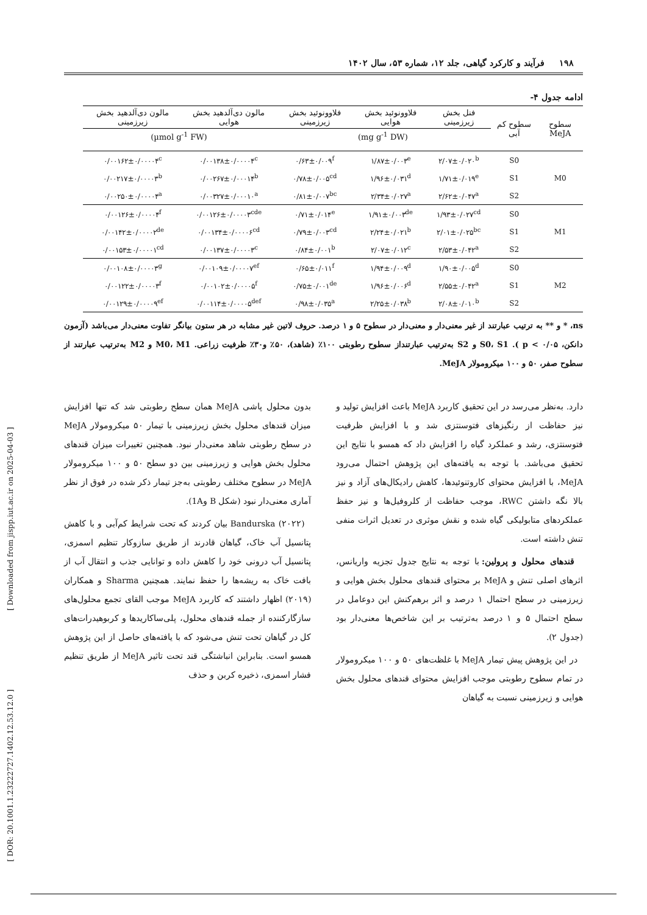۱۹۸ فرآیند و کارکرد گیاهی، جلد ۱۲، شماره ۵۳، سال ۱۴۰۲
ادامه جدول ۴-
| سطوح MeJA | سطوح کم آبی | فنل بخش زیرزمینی | فلاوونوئید بخش هوایی | فلاوونوئید بخش زیرزمینی | مالون دی‌آلدهید بخش هوایی | مالون دی‌آلدهید بخش زیرزمینی |
| --- | --- | --- | --- | --- | --- | --- |
| | | (mg g<sup>-1</sup> DW) | | | (µmol g<sup>-1</sup> FW) | |
| M0 | S0 | ۲/۰۷±۰/۰۲۰<sup>b</sup> | ۱/۸۷±۰/۰۰۳<sup>e</sup> | ۰/۶۳±۰/۰۰۹<sup>f</sup> | ۰/۰۰۱۳۸±۰/۰۰۰۰۴<sup>c</sup> | ۰/۰۰۱۶۲±۰/۰۰۰۰۴<sup>c</sup> |
| | S1 | ۱/۷۱±۰/۰۱۹<sup>e</sup> | ۱/۹۶±۰/۰۳۱<sup>d</sup> | ۰/۷۸±۰/۰۰۵<sup>cd</sup> | ۰/۰۰۲۶۷±۰/۰۰۰۱۴<sup>b</sup> | ۰/۰۰۲۱۷±۰/۰۰۰۰۳<sup>b</sup> |
| | S2 | ۲/۶۲±۰/۰۴۷<sup>a</sup> | ۲/۳۴±۰/۰۲۷<sup>a</sup> | ۰/۸۱±۰/۰۰۷<sup>bc</sup> | ۰/۰۰۳۲۷±۰/۰۰۰۱۰<sup>a</sup> | ۰/۰۰۲۵۰±۰/۰۰۰۰۴<sup>a</sup> |
| M1 | S0 | ۱/۹۳±۰/۰۲۷<sup>cd</sup> | ۱/۹۱±۰/۰۰۳<sup>de</sup> | ۰/۷۱±۰/۰۱۴<sup>e</sup> | ۰/۰۰۱۲۶±۰/۰۰۰۰۳<sup>cde</sup> | ۰/۰۰۱۲۶±۰/۰۰۰۰۴<sup>f</sup> |
| | S1 | ۲/۰۱±۰/۰۲۵<sup>bc</sup> | ۲/۲۴±۰/۰۲۱<sup>b</sup> | ۰/۷۹±۰/۰۰۳<sup>cd</sup> | ۰/۰۰۱۳۴±۰/۰۰۰۰۶<sup>cd</sup> | ۰/۰۰۱۴۲±۰/۰۰۰۰۲<sup>de</sup> |
| | S2 | ۲/۵۳±۰/۰۴۲<sup>a</sup> | ۲/۰۷±۰/۰۱۲<sup>c</sup> | ۰/۸۴±۰/۰۰۱<sup>b</sup> | ۰/۰۰۱۳۷±۰/۰۰۰۰۳<sup>c</sup> | ۰/۰۰۱۵۳±۰/۰۰۰۰۱<sup>cd</sup> |
| M2 | S0 | ۱/۹۰±۰/۰۰۵<sup>d</sup> | ۱/۹۴±۰/۰۰۹<sup>d</sup> | ۰/۶۵±۰/۰۱۱<sup>f</sup> | ۰/۰۰۱۰۹±۰/۰۰۰۰۷<sup>ef</sup> | ۰/۰۰۱۰۸±۰/۰۰۰۰۳<sup>g</sup> |
| | S1 | ۲/۵۵±۰/۰۴۲<sup>a</sup> | ۱/۹۶±۰/۰۰۶<sup>d</sup> | ۰/۷۵±۰/۰۰۱<sup>de</sup> | ۰/۰۰۱۰۲±۰/۰۰۰۰۵<sup>f</sup> | ۰/۰۰۱۲۲±۰/۰۰۰۰۳<sup>f</sup> |
| | S2 | ۲/۰۸±۰/۰۱۰<sup>b</sup> | ۲/۲۵±۰/۰۳۸<sup>b</sup> | ۰/۹۸±۰/۰۳۵<sup>a</sup> | ۰/۰۰۱۱۴±۰/۰۰۰۰۵<sup>def</sup> | ۰/۰۰۱۲۹±۰/۰۰۰۰۹<sup>ef</sup> |
ns، * و ** به ترتیب عبارتند از غیر معنی‌دار و معنی‌دار در سطوح ۵ و ۱ درصد. حروف لاتین غیر مشابه در هر ستون بیانگر تفاوت معنی‌دار می‌باشد (آزمون دانکن، ۰/۰۵ > p ). S0، S1 و S2 به‌ترتیب عبارتنداز سطوح رطوبتی ۱۰۰٪ (شاهد)، ۵۰٪ و۳۰٪ ظرفیت زراعی. M0، M1 و M2 به‌ترتیب عبارتند از سطوح صفر، ۵۰ و ۱۰۰ میکرومولار MeJA.
دارد. به‌نظر می‌رسد در این تحقیق کاربرد MeJA باعث افزایش تولید و نیز حفاظت از رنگیزهای فتوسنتزی شد و با افزایش ظرفیت فتوسنتزی، رشد و عملکرد گیاه را افزایش داد که همسو با نتایج این تحقیق می‌باشد. با توجه به یافته‌های این پژوهش احتمال می‌رود MeJA، با افزایش محتوای کاروتنوئیدها، کاهش رادیکال‌های آزاد و نیز بالا نگه داشتن RWC، موجب حفاظت از کلروفیل‌ها و نیز حفظ عملکردهای متابولیکی گیاه شده و نقش موثری در تعدیل اثرات منفی تنش داشته است.
قندهای محلول و پرولین: با توجه به نتایج جدول تجزیه واریانس، اثرهای اصلی تنش و MeJA بر محتوای قندهای محلول بخش هوایی و زیرزمینی در سطح احتمال ۱ درصد و اثر برهم‌کنش این دوعامل در سطح احتمال ۵ و ۱ درصد به‌ترتیب بر این شاخص‌ها معنی‌دار بود (جدول ۲).
در این پژوهش پیش تیمار MeJA با غلظت‌های ۵۰ و ۱۰۰ میکرومولار در تمام سطوح رطوبتی موجب افزایش محتوای قندهای محلول بخش هوایی و زیرزمینی نسبت به گیاهان
بدون محلول پاشی MeJA همان سطح رطوبتی شد که تنها افزایش میزان قندهای محلول بخش زیرزمینی با تیمار ۵۰ میکرومولار MeJA در سطح رطوبتی شاهد معنی‌دار نبود. همچنین تغییرات میزان قندهای محلول بخش هوایی و زیرزمینی بین دو سطح ۵۰ و ۱۰۰ میکرومولار MeJA در سطوح مختلف رطوبتی به‌جز تیمار ذکر شده در فوق از نظر آماری معنی‌دار نبود (شکل B و1A).
Bandurska (۲۰۲۲) بیان کردند که تحت شرایط کم‌آبی و با کاهش پتانسیل آب خاک، گیاهان قادرند از طریق سازوکار تنظیم اسمزی، پتانسیل آب درونی خود را کاهش داده و توانایی جذب و انتقال آب از بافت خاک به ریشه‌ها را حفظ نمایند. همچنین Sharma و همکاران (۲۰۱۹) اظهار داشتند که کاربرد MeJA موجب القای تجمع محلول‌های سازگارکننده از جمله قندهای محلول، پلی‌ساکاریدها و کربوهیدرات‌های کل در گیاهان تحت تنش می‌شود که با یافته‌های حاصل از این پژوهش همسو است. بنابراین انباشتگی قند تحت تاثیر MeJA از طریق تنظیم فشار اسمزی، ذخیره کربن و حذف
[ Downloaded from jispp.iut.ac.ir on 2025-04-03 ]
[ DOR: 20.1001.1.23222727.1402.12.53.12.0 ]